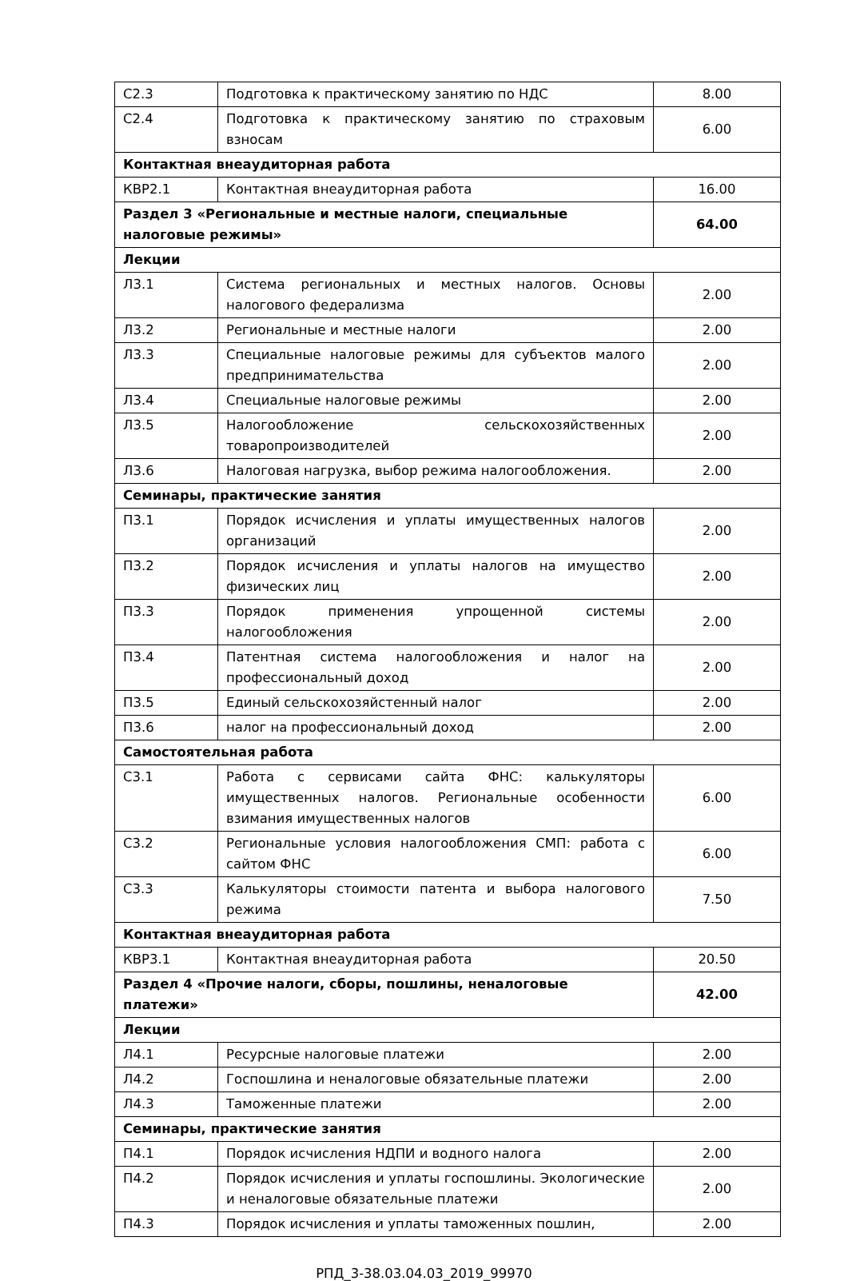| С2.3 | Подготовка к практическому занятию по НДС | 8.00 |
| С2.4 | Подготовка к практическому занятию по страховым взносам | 6.00 |
| Контактная внеаудиторная работа | | |
| КВР2.1 | Контактная внеаудиторная работа | 16.00 |
| Раздел 3 «Региональные и местные налоги, специальные налоговые режимы» | | 64.00 |
| Лекции | | |
| Л3.1 | Система региональных и местных налогов. Основы налогового федерализма | 2.00 |
| Л3.2 | Региональные и местные налоги | 2.00 |
| Л3.3 | Специальные налоговые режимы для субъектов малого предпринимательства | 2.00 |
| Л3.4 | Специальные налоговые режимы | 2.00 |
| Л3.5 | Налогообложение сельскохозяйственных товаропроизводителей | 2.00 |
| Л3.6 | Налоговая нагрузка, выбор режима налогообложения. | 2.00 |
| Семинары, практические занятия | | |
| П3.1 | Порядок исчисления и уплаты имущественных налогов организаций | 2.00 |
| П3.2 | Порядок исчисления и уплаты налогов на имущество физических лиц | 2.00 |
| П3.3 | Порядок применения упрощенной системы налогообложения | 2.00 |
| П3.4 | Патентная система налогообложения и налог на профессиональный доход | 2.00 |
| П3.5 | Единый сельскохозяйстенный налог | 2.00 |
| П3.6 | налог на профессиональный доход | 2.00 |
| Самостоятельная работа | | |
| С3.1 | Работа с сервисами сайта ФНС: калькуляторы имущественных налогов. Региональные особенности взимания имущественных налогов | 6.00 |
| С3.2 | Региональные условия налогообложения СМП: работа с сайтом ФНС | 6.00 |
| С3.3 | Калькуляторы стоимости патента и выбора налогового режима | 7.50 |
| Контактная внеаудиторная работа | | |
| КВР3.1 | Контактная внеаудиторная работа | 20.50 |
| Раздел 4 «Прочие налоги, сборы, пошлины, неналоговые платежи» | | 42.00 |
| Лекции | | |
| Л4.1 | Ресурсные налоговые платежи | 2.00 |
| Л4.2 | Госпошлина и неналоговые обязательные платежи | 2.00 |
| Л4.3 | Таможенные платежи | 2.00 |
| Семинары, практические занятия | | |
| П4.1 | Порядок исчисления НДПИ и водного налога | 2.00 |
| П4.2 | Порядок исчисления и уплаты госпошлины. Экологические и неналоговые обязательные платежи | 2.00 |
| П4.3 | Порядок исчисления и уплаты таможенных пошлин, | 2.00 |
РПД_3-38.03.04.03_2019_99970